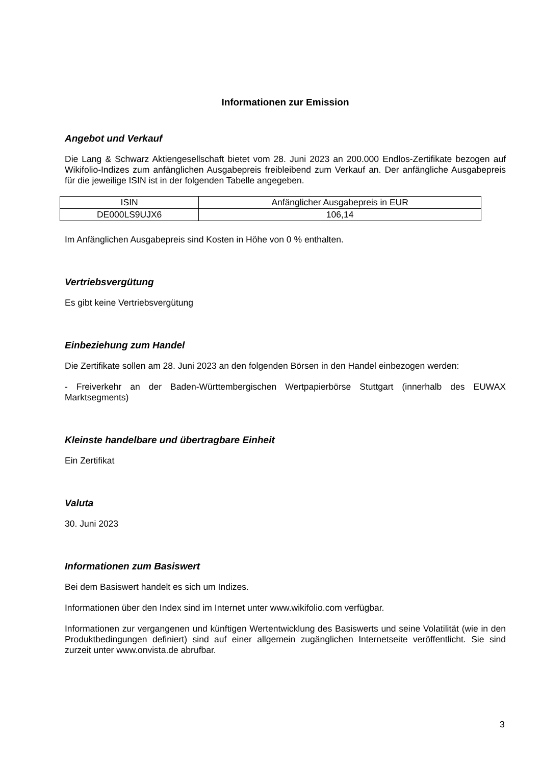Informationen zur Emission
Angebot und Verkauf
Die Lang & Schwarz Aktiengesellschaft bietet vom 28. Juni 2023 an 200.000 Endlos-Zertifikate bezogen auf Wikifolio-Indizes zum anfänglichen Ausgabepreis freibleibend zum Verkauf an. Der anfängliche Ausgabepreis für die jeweilige ISIN ist in der folgenden Tabelle angegeben.
| ISIN | Anfänglicher Ausgabepreis in EUR |
| DE000LS9UJX6 | 106,14 |
Im Anfänglichen Ausgabepreis sind Kosten in Höhe von 0 % enthalten.
Vertriebsvergütung
Es gibt keine Vertriebsvergütung
Einbeziehung zum Handel
Die Zertifikate sollen am 28. Juni 2023 an den folgenden Börsen in den Handel einbezogen werden:
- Freiverkehr an der Baden-Württembergischen Wertpapierbörse Stuttgart (innerhalb des EUWAX Marktsegments)
Kleinste handelbare und übertragbare Einheit
Ein Zertifikat
Valuta
30. Juni 2023
Informationen zum Basiswert
Bei dem Basiswert handelt es sich um Indizes.
Informationen über den Index sind im Internet unter www.wikifolio.com verfügbar.
Informationen zur vergangenen und künftigen Wertentwicklung des Basiswerts und seine Volatilität (wie in den Produktbedingungen definiert) sind auf einer allgemein zugänglichen Internetseite veröffentlicht. Sie sind zurzeit unter www.onvista.de abrufbar.
3